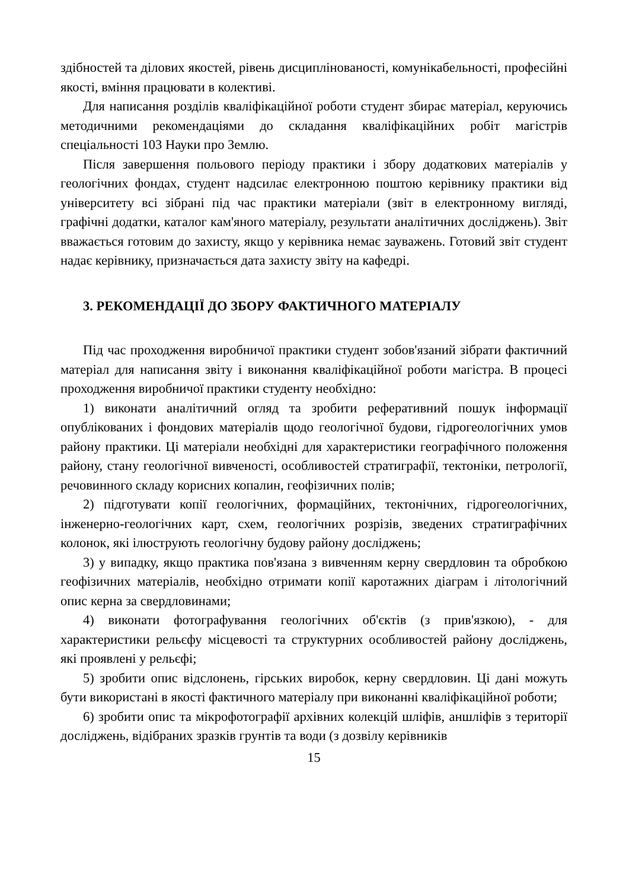здібностей та ділових якостей, рівень дисциплінованості, комунікабельності, професійні якості, вміння працювати в колективі.
Для написання розділів кваліфікаційної роботи студент збирає матеріал, керуючись методичними рекомендаціями до складання кваліфікаційних робіт магістрів спеціальності 103 Науки про Землю.
Після завершення польового періоду практики і збору додаткових матеріалів у геологічних фондах, студент надсилає електронною поштою керівнику практики від університету всі зібрані під час практики матеріали (звіт в електронному вигляді, графічні додатки, каталог кам'яного матеріалу, результати аналітичних досліджень). Звіт вважається готовим до захисту, якщо у керівника немає зауважень. Готовий звіт студент надає керівнику, призначається дата захисту звіту на кафедрі.
3. РЕКОМЕНДАЦІЇ ДО ЗБОРУ ФАКТИЧНОГО МАТЕРІАЛУ
Під час проходження виробничої практики студент зобов'язаний зібрати фактичний матеріал для написання звіту і виконання кваліфікаційної роботи магістра. В процесі проходження виробничої практики студенту необхідно:
1) виконати аналітичний огляд та зробити реферативний пошук інформації опублікованих і фондових матеріалів щодо геологічної будови, гідрогеологічних умов району практики. Ці матеріали необхідні для характеристики географічного положення району, стану геологічної вивченості, особливостей стратиграфії, тектоніки, петрології, речовинного складу корисних копалин, геофізичних полів;
2) підготувати копії геологічних, формаційних, тектонічних, гідрогеологічних, інженерно-геологічних карт, схем, геологічних розрізів, зведених стратиграфічних колонок, які ілюструють геологічну будову району досліджень;
3) у випадку, якщо практика пов'язана з вивченням керну свердловин та обробкою геофізичних матеріалів, необхідно отримати копії каротажних діаграм і літологічний опис керна за свердловинами;
4) виконати фотографування геологічних об'єктів (з прив'язкою), - для характеристики рельєфу місцевості та структурних особливостей району досліджень, які проявлені у рельєфі;
5) зробити опис відслонень, гірських виробок, керну свердловин. Ці дані можуть бути використані в якості фактичного матеріалу при виконанні кваліфікаційної роботи;
6) зробити опис та мікрофотографії архівних колекцій шліфів, аншліфів з території досліджень, відібраних зразків грунтів та води (з дозвілу керівників
15